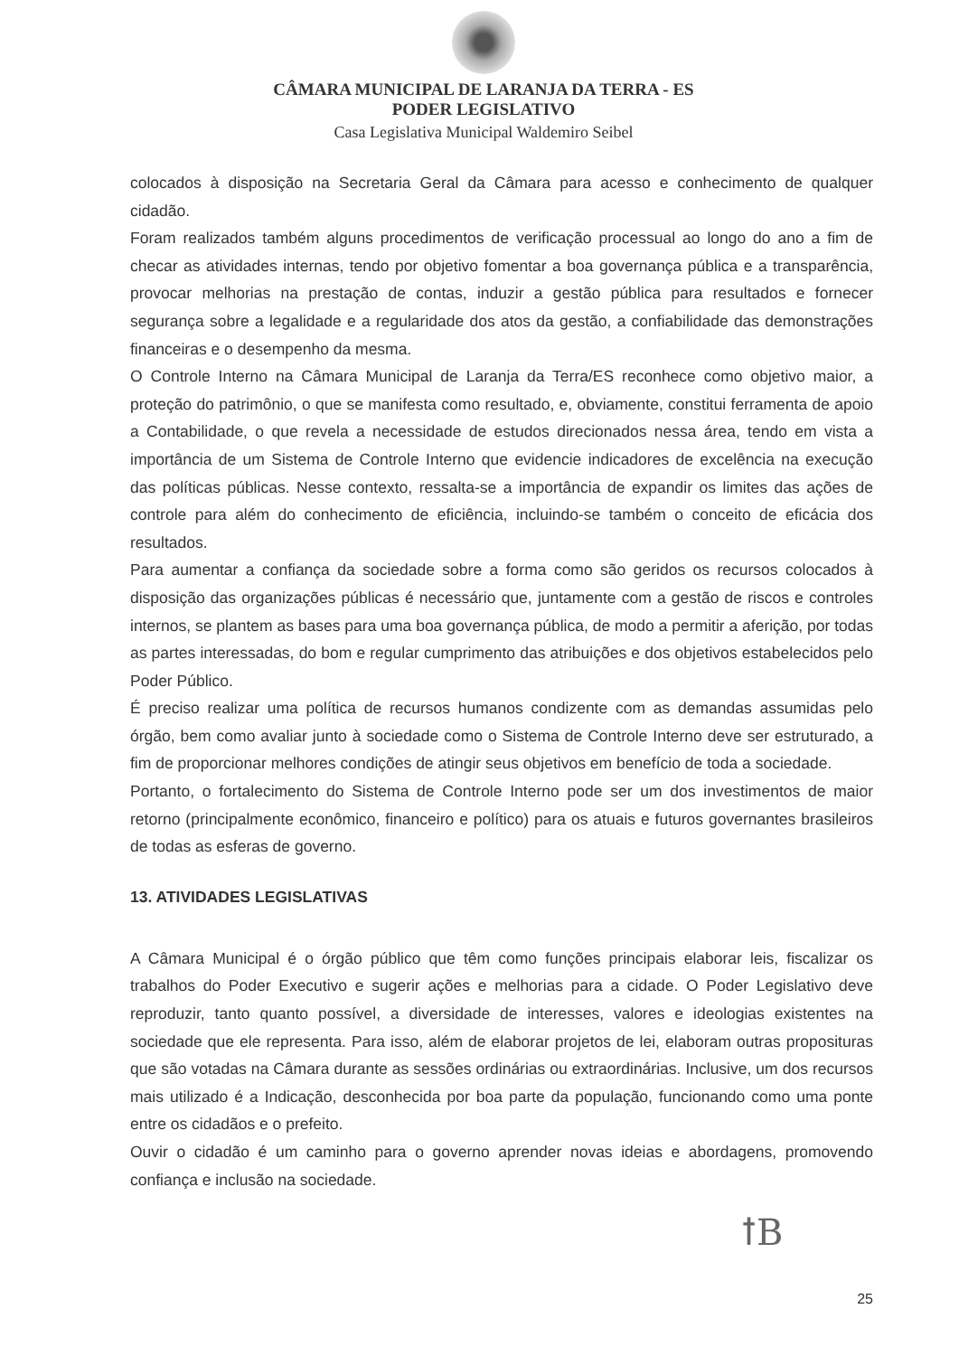CÂMARA MUNICIPAL DE LARANJA DA TERRA - ES
PODER LEGISLATIVO
Casa Legislativa Municipal Waldemiro Seibel
colocados à disposição na Secretaria Geral da Câmara para acesso e conhecimento de qualquer cidadão.
Foram realizados também alguns procedimentos de verificação processual ao longo do ano a fim de checar as atividades internas, tendo por objetivo fomentar a boa governança pública e a transparência, provocar melhorias na prestação de contas, induzir a gestão pública para resultados e fornecer segurança sobre a legalidade e a regularidade dos atos da gestão, a confiabilidade das demonstrações financeiras e o desempenho da mesma.
O Controle Interno na Câmara Municipal de Laranja da Terra/ES reconhece como objetivo maior, a proteção do patrimônio, o que se manifesta como resultado, e, obviamente, constitui ferramenta de apoio a Contabilidade, o que revela a necessidade de estudos direcionados nessa área, tendo em vista a importância de um Sistema de Controle Interno que evidencie indicadores de excelência na execução das políticas públicas. Nesse contexto, ressalta-se a importância de expandir os limites das ações de controle para além do conhecimento de eficiência, incluindo-se também o conceito de eficácia dos resultados.
Para aumentar a confiança da sociedade sobre a forma como são geridos os recursos colocados à disposição das organizações públicas é necessário que, juntamente com a gestão de riscos e controles internos, se plantem as bases para uma boa governança pública, de modo a permitir a aferição, por todas as partes interessadas, do bom e regular cumprimento das atribuições e dos objetivos estabelecidos pelo Poder Público.
É preciso realizar uma política de recursos humanos condizente com as demandas assumidas pelo órgão, bem como avaliar junto à sociedade como o Sistema de Controle Interno deve ser estruturado, a fim de proporcionar melhores condições de atingir seus objetivos em benefício de toda a sociedade.
Portanto, o fortalecimento do Sistema de Controle Interno pode ser um dos investimentos de maior retorno (principalmente econômico, financeiro e político) para os atuais e futuros governantes brasileiros de todas as esferas de governo.
13. ATIVIDADES LEGISLATIVAS
A Câmara Municipal é o órgão público que têm como funções principais elaborar leis, fiscalizar os trabalhos do Poder Executivo e sugerir ações e melhorias para a cidade. O Poder Legislativo deve reproduzir, tanto quanto possível, a diversidade de interesses, valores e ideologias existentes na sociedade que ele representa. Para isso, além de elaborar projetos de lei, elaboram outras proposituras que são votadas na Câmara durante as sessões ordinárias ou extraordinárias. Inclusive, um dos recursos mais utilizado é a Indicação, desconhecida por boa parte da população, funcionando como uma ponte entre os cidadãos e o prefeito.
Ouvir o cidadão é um caminho para o governo aprender novas ideias e abordagens, promovendo confiança e inclusão na sociedade.
ꝉB
25